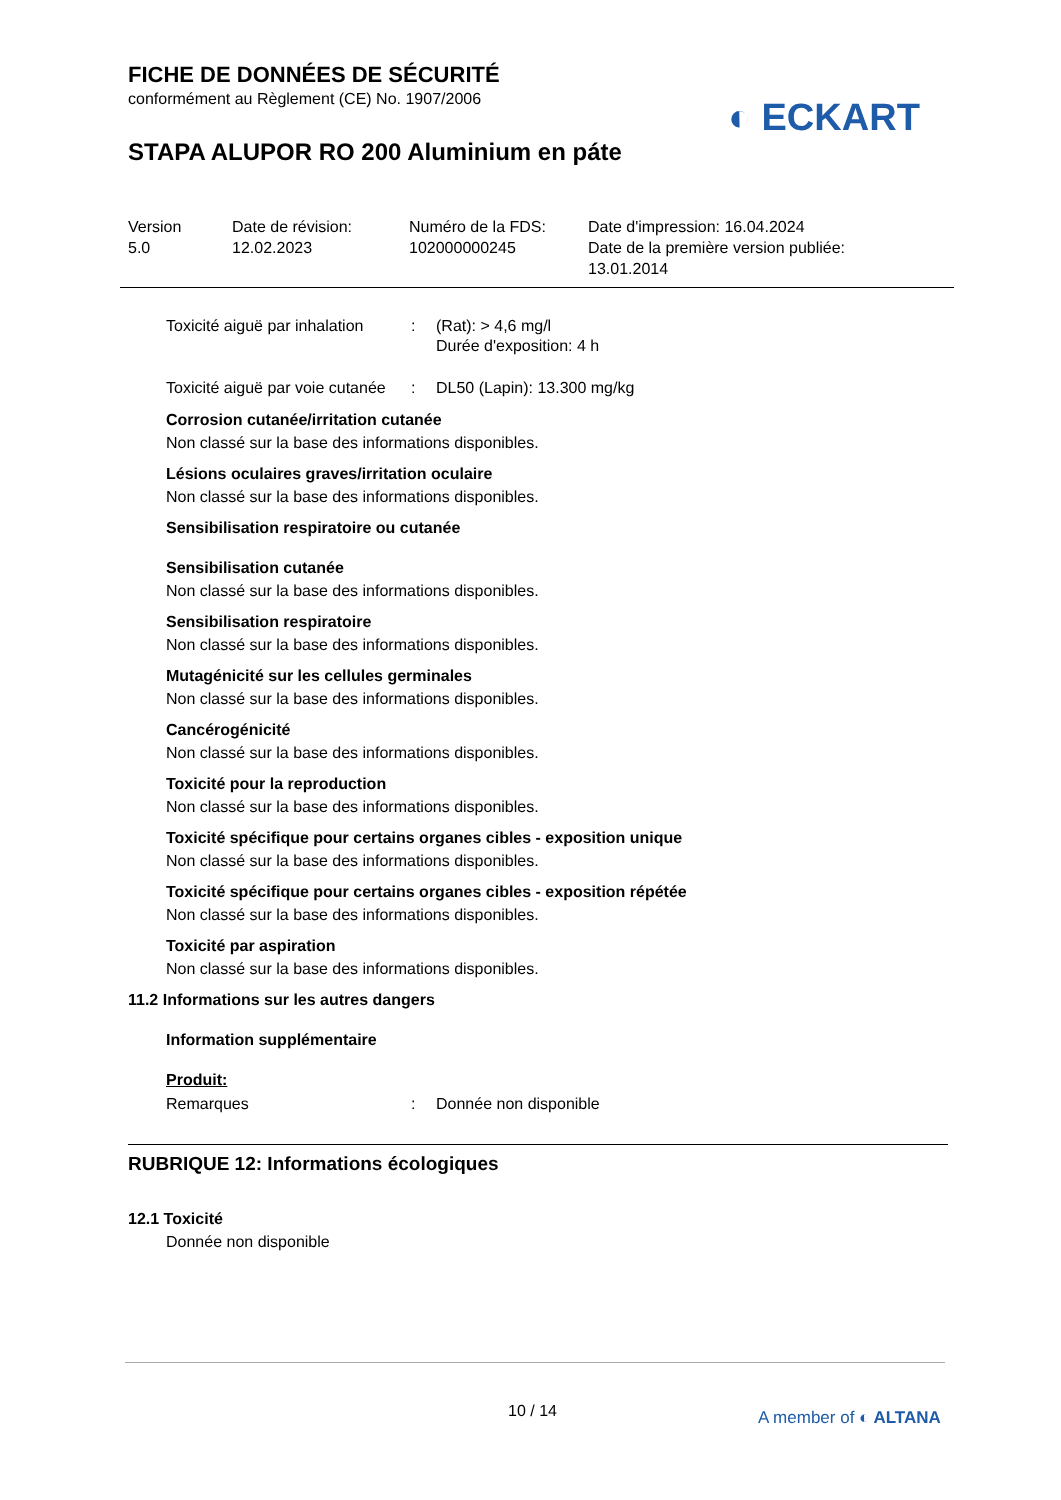◐ ECKART
FICHE DE DONNÉES DE SÉCURITÉ
conformément au Règlement (CE) No. 1907/2006
STAPA ALUPOR RO 200 Aluminium en páte
Version
5.0
Date de révision:
12.02.2023
Numéro de la FDS:
102000000245
Date d'impression: 16.04.2024
Date de la première version publiée:
13.01.2014
Toxicité aiguë par inhalation
: (Rat): > 4,6 mg/l
Durée d'exposition: 4 h
Toxicité aiguë par voie cutanée
: DL50 (Lapin): 13.300 mg/kg
Corrosion cutanée/irritation cutanée
Non classé sur la base des informations disponibles.
Lésions oculaires graves/irritation oculaire
Non classé sur la base des informations disponibles.
Sensibilisation respiratoire ou cutanée
Sensibilisation cutanée
Non classé sur la base des informations disponibles.
Sensibilisation respiratoire
Non classé sur la base des informations disponibles.
Mutagénicité sur les cellules germinales
Non classé sur la base des informations disponibles.
Cancérogénicité
Non classé sur la base des informations disponibles.
Toxicité pour la reproduction
Non classé sur la base des informations disponibles.
Toxicité spécifique pour certains organes cibles - exposition unique
Non classé sur la base des informations disponibles.
Toxicité spécifique pour certains organes cibles - exposition répétée
Non classé sur la base des informations disponibles.
Toxicité par aspiration
Non classé sur la base des informations disponibles.
11.2 Informations sur les autres dangers
Information supplémentaire
Produit:
Remarques : Donnée non disponible
RUBRIQUE 12: Informations écologiques
12.1 Toxicité
Donnée non disponible
10 / 14 A member of ◐ ALTANA